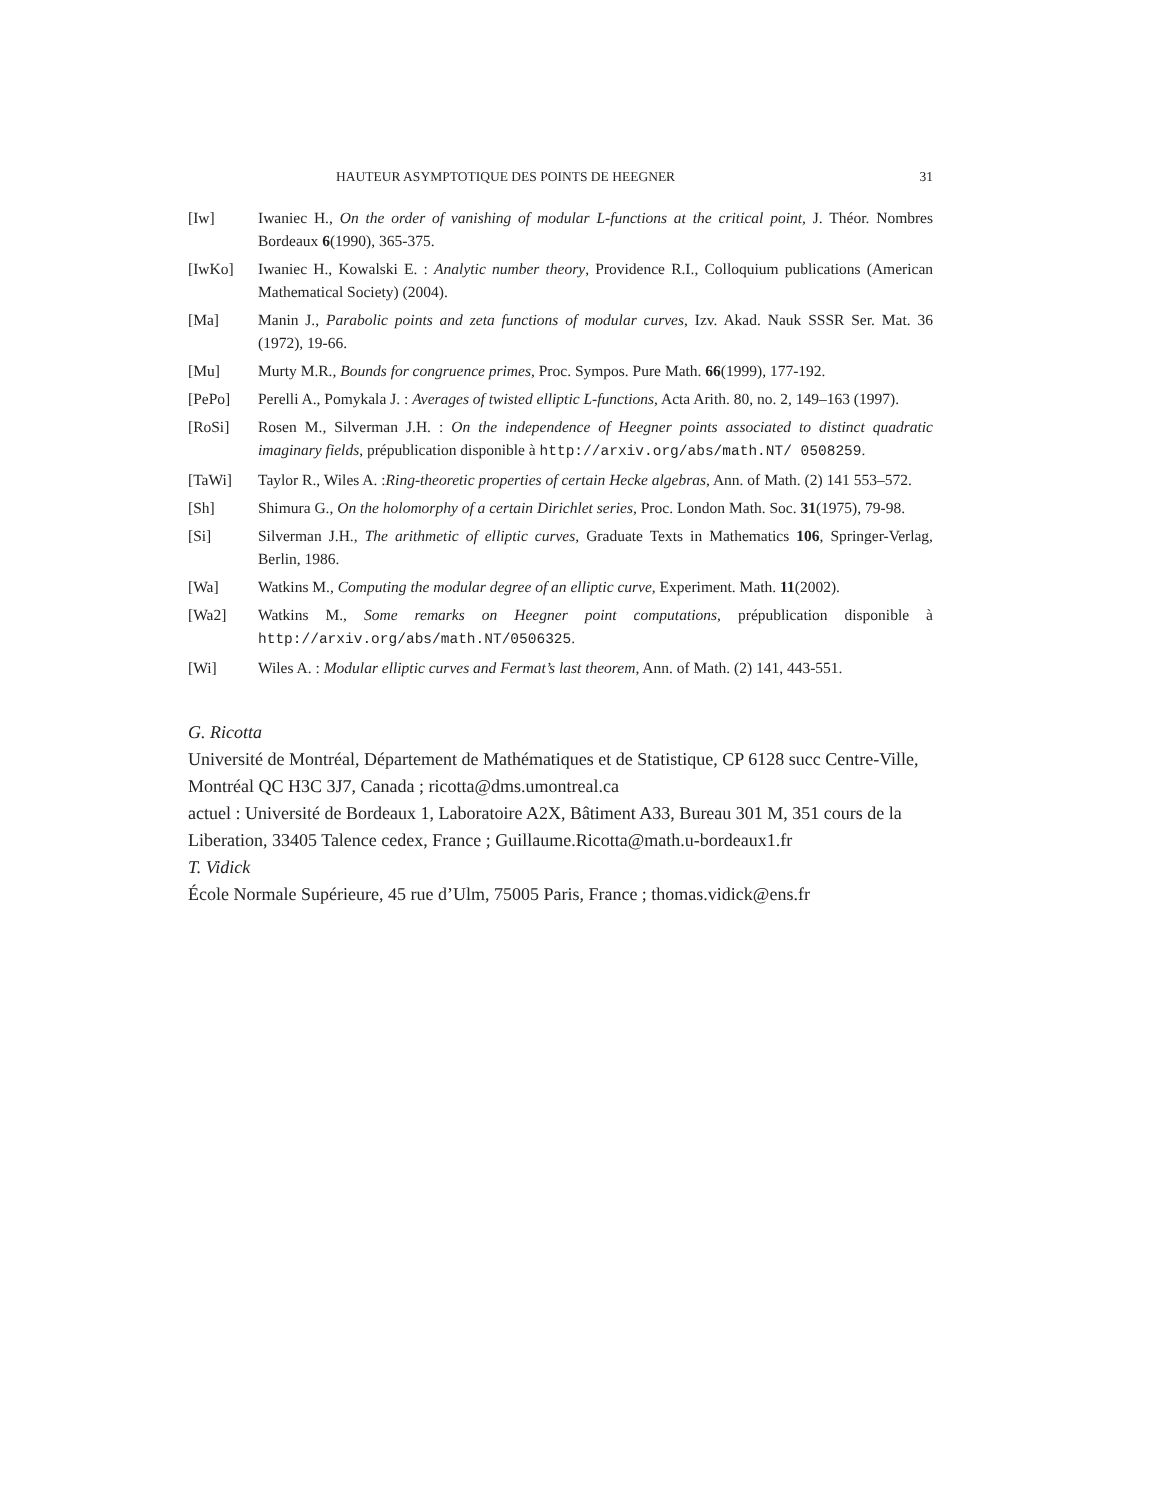HAUTEUR ASYMPTOTIQUE DES POINTS DE HEEGNER 31
[Iw] Iwaniec H., On the order of vanishing of modular L-functions at the critical point, J. Théor. Nombres Bordeaux 6(1990), 365-375.
[IwKo] Iwaniec H., Kowalski E. : Analytic number theory, Providence R.I., Colloquium publications (American Mathematical Society) (2004).
[Ma] Manin J., Parabolic points and zeta functions of modular curves, Izv. Akad. Nauk SSSR Ser. Mat. 36 (1972), 19-66.
[Mu] Murty M.R., Bounds for congruence primes, Proc. Sympos. Pure Math. 66(1999), 177-192.
[PePo] Perelli A., Pomykala J. : Averages of twisted elliptic L-functions, Acta Arith. 80, no. 2, 149–163 (1997).
[RoSi] Rosen M., Silverman J.H. : On the independence of Heegner points associated to distinct quadratic imaginary fields, prépublication disponible à http://arxiv.org/abs/math.NT/ 0508259.
[TaWi] Taylor R., Wiles A. :Ring-theoretic properties of certain Hecke algebras, Ann. of Math. (2) 141 553–572.
[Sh] Shimura G., On the holomorphy of a certain Dirichlet series, Proc. London Math. Soc. 31(1975), 79-98.
[Si] Silverman J.H., The arithmetic of elliptic curves, Graduate Texts in Mathematics 106, Springer-Verlag, Berlin, 1986.
[Wa] Watkins M., Computing the modular degree of an elliptic curve, Experiment. Math. 11(2002).
[Wa2] Watkins M., Some remarks on Heegner point computations, prépublication disponible à http://arxiv.org/abs/math.NT/0506325.
[Wi] Wiles A. : Modular elliptic curves and Fermat’s last theorem, Ann. of Math. (2) 141, 443-551.
G. Ricotta
Université de Montréal, Département de Mathématiques et de Statistique, CP 6128 succ Centre-Ville, Montréal QC H3C 3J7, Canada ; ricotta@dms.umontreal.ca
actuel : Université de Bordeaux 1, Laboratoire A2X, Bâtiment A33, Bureau 301 M, 351 cours de la Liberation, 33405 Talence cedex, France ; Guillaume.Ricotta@math.u-bordeaux1.fr
T. Vidick
École Normale Supérieure, 45 rue d’Ulm, 75005 Paris, France ; thomas.vidick@ens.fr